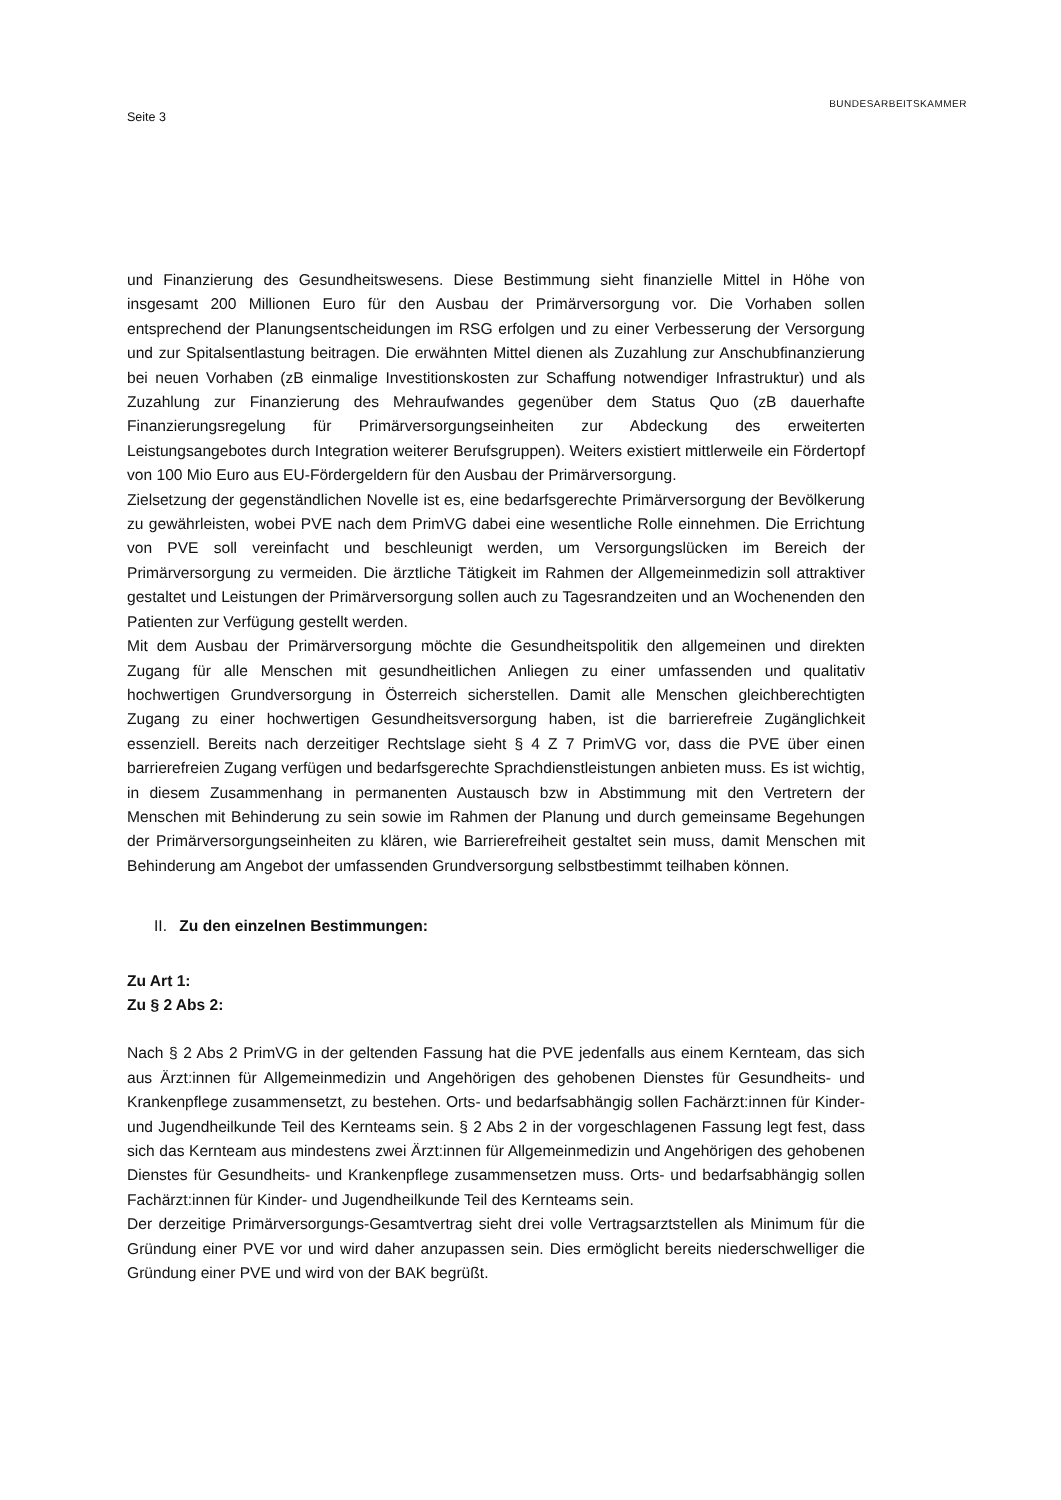BUNDESARBEITSKAMMER
Seite 3
und Finanzierung des Gesundheitswesens. Diese Bestimmung sieht finanzielle Mittel in Höhe von insgesamt 200 Millionen Euro für den Ausbau der Primärversorgung vor. Die Vorhaben sollen entsprechend der Planungsentscheidungen im RSG erfolgen und zu einer Verbesserung der Versorgung und zur Spitalsentlastung beitragen. Die erwähnten Mittel dienen als Zuzahlung zur Anschubfinanzierung bei neuen Vorhaben (zB einmalige Investitionskosten zur Schaffung notwendiger Infrastruktur) und als Zuzahlung zur Finanzierung des Mehraufwandes gegenüber dem Status Quo (zB dauerhafte Finanzierungsregelung für Primärversorgungseinheiten zur Abdeckung des erweiterten Leistungsangebotes durch Integration weiterer Berufsgruppen). Weiters existiert mittlerweile ein Fördertopf von 100 Mio Euro aus EU-Fördergeldern für den Ausbau der Primärversorgung.
Zielsetzung der gegenständlichen Novelle ist es, eine bedarfsgerechte Primärversorgung der Bevölkerung zu gewährleisten, wobei PVE nach dem PrimVG dabei eine wesentliche Rolle einnehmen. Die Errichtung von PVE soll vereinfacht und beschleunigt werden, um Versorgungslücken im Bereich der Primärversorgung zu vermeiden. Die ärztliche Tätigkeit im Rahmen der Allgemeinmedizin soll attraktiver gestaltet und Leistungen der Primärversorgung sollen auch zu Tagesrandzeiten und an Wochenenden den Patienten zur Verfügung gestellt werden.
Mit dem Ausbau der Primärversorgung möchte die Gesundheitspolitik den allgemeinen und direkten Zugang für alle Menschen mit gesundheitlichen Anliegen zu einer umfassenden und qualitativ hochwertigen Grundversorgung in Österreich sicherstellen. Damit alle Menschen gleichberechtigten Zugang zu einer hochwertigen Gesundheitsversorgung haben, ist die barrierefreie Zugänglichkeit essenziell. Bereits nach derzeitiger Rechtslage sieht § 4 Z 7 PrimVG vor, dass die PVE über einen barrierefreien Zugang verfügen und bedarfsgerechte Sprachdienstleistungen anbieten muss. Es ist wichtig, in diesem Zusammenhang in permanenten Austausch bzw in Abstimmung mit den Vertretern der Menschen mit Behinderung zu sein sowie im Rahmen der Planung und durch gemeinsame Begehungen der Primärversorgungseinheiten zu klären, wie Barrierefreiheit gestaltet sein muss, damit Menschen mit Behinderung am Angebot der umfassenden Grundversorgung selbstbestimmt teilhaben können.
II. Zu den einzelnen Bestimmungen:
Zu Art 1:
Zu § 2 Abs 2:
Nach § 2 Abs 2 PrimVG in der geltenden Fassung hat die PVE jedenfalls aus einem Kernteam, das sich aus Ärzt:innen für Allgemeinmedizin und Angehörigen des gehobenen Dienstes für Gesundheits- und Krankenpflege zusammensetzt, zu bestehen. Orts- und bedarfsabhängig sollen Fachärzt:innen für Kinder- und Jugendheilkunde Teil des Kernteams sein. § 2 Abs 2 in der vorgeschlagenen Fassung legt fest, dass sich das Kernteam aus mindestens zwei Ärzt:innen für Allgemeinmedizin und Angehörigen des gehobenen Dienstes für Gesundheits- und Krankenpflege zusammensetzen muss. Orts- und bedarfsabhängig sollen Fachärzt:innen für Kinder- und Jugendheilkunde Teil des Kernteams sein.
Der derzeitige Primärversorgungs-Gesamtvertrag sieht drei volle Vertragsarztstellen als Minimum für die Gründung einer PVE vor und wird daher anzupassen sein. Dies ermöglicht bereits niederschwelliger die Gründung einer PVE und wird von der BAK begrüßt.